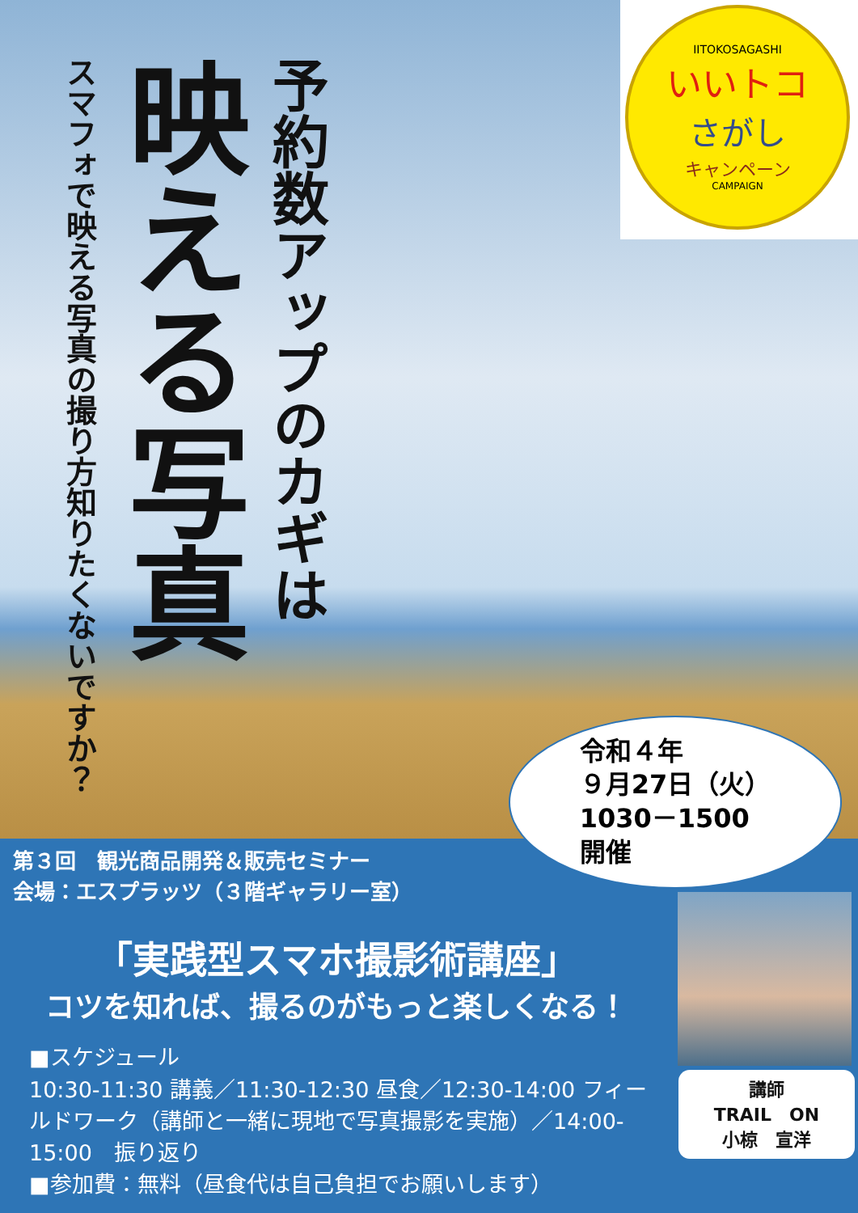予約数アップのカギは
映える写真
スマフォで映える写真の撮り方知りたくないですか？
IITOKOSAGASHI
いいトコ
さがし
キャンペーン
CAMPAIGN
令和４年
９月27日（火）
1030－1500
開催
第３回　観光商品開発＆販売セミナー
会場：エスプラッツ（３階ギャラリー室）
「実践型スマホ撮影術講座」
コツを知れば、撮るのがもっと楽しくなる！
■スケジュール
10:30-11:30 講義／11:30-12:30 昼食／12:30-14:00 フィールドワーク（講師と一緒に現地で写真撮影を実施）／14:00-15:00　振り返り
■参加費：無料（昼食代は自己負担でお願いします）
講師
TRAIL　ON
小椋　宣洋